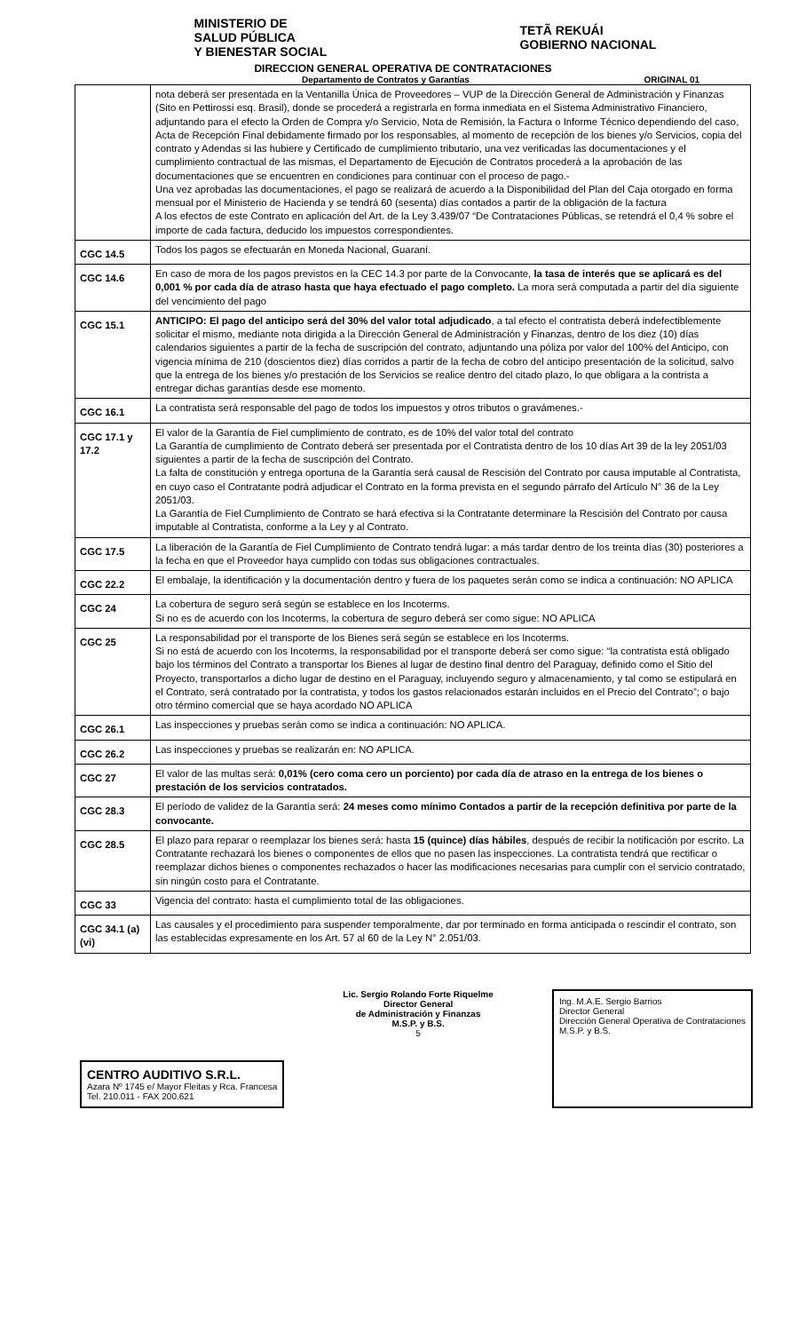MINISTERIO DE
SALUD PÚBLICA
Y BIENESTAR SOCIAL
TETÃ REKUÁI
GOBIERNO NACIONAL
DIRECCION GENERAL OPERATIVA DE CONTRATACIONES
Departamento de Contratos y Garantías ORIGINAL 01
| | nota deberá ser presentada en la Ventanilla Única de Proveedores – VUP de la Dirección General de Administración y Finanzas (Sito en Pettirossi esq. Brasil), donde se procederá a registrarla en forma inmediata en el Sistema Administrativo Financiero, adjuntando para el efecto la Orden de Compra y/o Servicio, Nota de Remisión, la Factura o Informe Técnico dependiendo del caso, Acta de Recepción Final debidamente firmado por los responsables, al momento de recepción de los bienes y/o Servicios, copia del contrato y Adendas si las hubiere y Certificado de cumplimiento tributario, una vez verificadas las documentaciones y el cumplimiento contractual de las mismas, el Departamento de Ejecución de Contratos procederá a la aprobación de las documentaciones que se encuentren en condiciones para continuar con el proceso de pago.- Una vez aprobadas las documentaciones, el pago se realizará de acuerdo a la Disponibilidad del Plan del Caja otorgado en forma mensual por el Ministerio de Hacienda y se tendrá 60 (sesenta) días contados a partir de la obligación de la factura A los efectos de este Contrato en aplicación del Art. de la Ley 3.439/07 “De Contrataciones Públicas, se retendrá el 0,4 % sobre el importe de cada factura, deducido los impuestos correspondientes. |
| CGC 14.5 | Todos los pagos se efectuarán en Moneda Nacional, Guaraní. |
| CGC 14.6 | En caso de mora de los pagos previstos en la CEC 14.3 por parte de la Convocante, la tasa de interés que se aplicará es del 0,001 % por cada día de atraso hasta que haya efectuado el pago completo. La mora será computada a partir del día siguiente del vencimiento del pago |
| CGC 15.1 | ANTICIPO: El pago del anticipo será del 30% del valor total adjudicado , a tal efecto el contratista deberá indefectiblemente solicitar el mismo, mediante nota dirigida a la Dirección General de Administración y Finanzas, dentro de los diez (10) días calendarios siguientes a partir de la fecha de suscripción del contrato, adjuntando una póliza por valor del 100% del Anticipo, con vigencia mínima de 210 (doscientos diez) días corridos a partir de la fecha de cobro del anticipo presentación de la solicitud, salvo que la entrega de los bienes y/o prestación de los Servicios se realice dentro del citado plazo, lo que obligara a la contrista a entregar dichas garantías desde ese momento. |
| CGC 16.1 | La contratista será responsable del pago de todos los impuestos y otros tributos o gravámenes.- |
| CGC 17.1 y 17.2 | El valor de la Garantía de Fiel cumplimiento de contrato, es de 10% del valor total del contrato La Garantía de cumplimiento de Contrato deberá ser presentada por el Contratista dentro de los 10 días Art 39 de la ley 2051/03 siguientes a partir de la fecha de suscripción del Contrato. La falta de constitución y entrega oportuna de la Garantía será causal de Rescisión del Contrato por causa imputable al Contratista, en cuyo caso el Contratante podrá adjudicar el Contrato en la forma prevista en el segundo párrafo del Artículo N° 36 de la Ley 2051/03. La Garantía de Fiel Cumplimiento de Contrato se hará efectiva si la Contratante determinare la Rescisión del Contrato por causa imputable al Contratista, conforme a la Ley y al Contrato. |
| CGC 17.5 | La liberación de la Garantía de Fiel Cumplimiento de Contrato tendrá lugar: a más tardar dentro de los treinta días (30) posteriores a la fecha en que el Proveedor haya cumplido con todas sus obligaciones contractuales. |
| CGC 22.2 | El embalaje, la identificación y la documentación dentro y fuera de los paquetes serán como se indica a continuación: NO APLICA |
| CGC 24 | La cobertura de seguro será según se establece en los Incoterms. Si no es de acuerdo con los Incoterms, la cobertura de seguro deberá ser como sigue: NO APLICA |
| CGC 25 | La responsabilidad por el transporte de los Bienes será según se establece en los Incoterms. Si no está de acuerdo con los Incoterms, la responsabilidad por el transporte deberá ser como sigue: “la contratista está obligado bajo los términos del Contrato a transportar los Bienes al lugar de destino final dentro del Paraguay, definido como el Sitio del Proyecto, transportarlos a dicho lugar de destino en el Paraguay, incluyendo seguro y almacenamiento, y tal como se estipulará en el Contrato, será contratado por la contratista, y todos los gastos relacionados estarán incluidos en el Precio del Contrato”; o bajo otro término comercial que se haya acordado NO APLICA |
| CGC 26.1 | Las inspecciones y pruebas serán como se indica a continuación: NO APLICA. |
| CGC 26.2 | Las inspecciones y pruebas se realizarán en: NO APLICA. |
| CGC 27 | El valor de las multas será: 0,01% (cero coma cero un porciento) por cada día de atraso en la entrega de los bienes o prestación de los servicios contratados. |
| CGC 28.3 | El período de validez de la Garantía será: 24 meses como mínimo Contados a partir de la recepción definitiva por parte de la convocante. |
| CGC 28.5 | El plazo para reparar o reemplazar los bienes será: hasta 15 (quince) días hábiles , después de recibir la notificación por escrito. La Contratante rechazará los bienes o componentes de ellos que no pasen las inspecciones. La contratista tendrá que rectificar o reemplazar dichos bienes o componentes rechazados o hacer las modificaciones necesarias para cumplir con el servicio contratado, sin ningún costo para el Contratante. |
| CGC 33 | Vigencia del contrato: hasta el cumplimiento total de las obligaciones. |
| CGC 34.1 (a) (vi) | Las causales y el procedimiento para suspender temporalmente, dar por terminado en forma anticipada o rescindir el contrato, son las establecidas expresamente en los Art. 57 al 60 de la Ley N° 2.051/03. |
CENTRO AUDITIVO S.R.L.
Azara Nº 1745 e/ Mayor Fleitas y Rca. Francesa
Tel. 210.011 - FAX 200.621
Lic. Sergio Rolando Forte Riquelme
Director General
de Administración y Finanzas
M.S.P. y B.S.
5
Ing. M.A.E. Sergio Barrios
Director General
Dirección General Operativa de Contrataciones
M.S.P. y B.S.